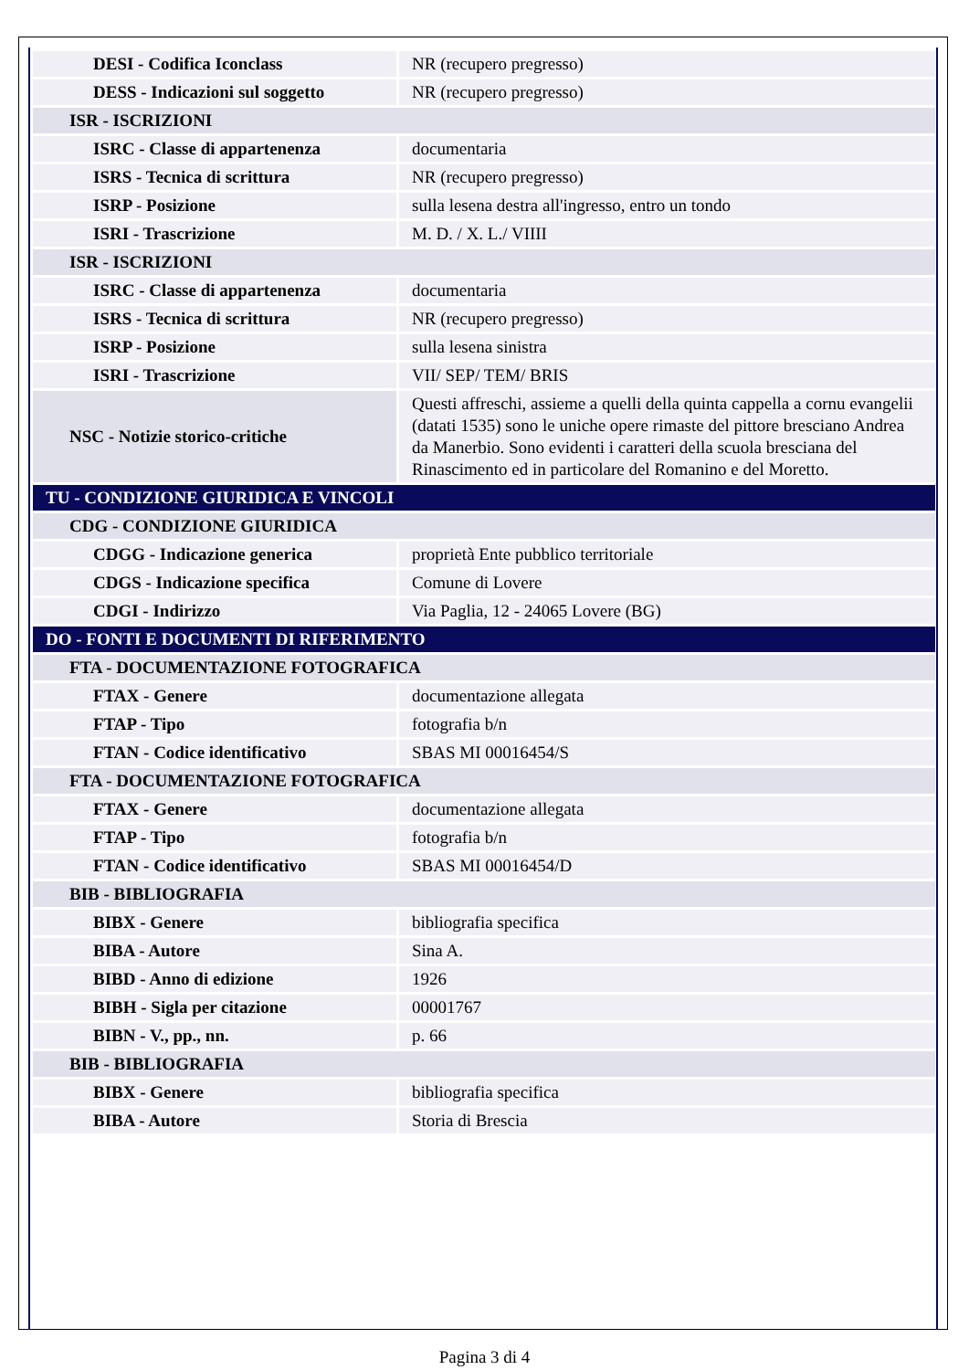| DESI - Codifica Iconclass | NR (recupero pregresso) |
| DESS - Indicazioni sul soggetto | NR (recupero pregresso) |
| ISR - ISCRIZIONI | |
| ISRC - Classe di appartenenza | documentaria |
| ISRS - Tecnica di scrittura | NR (recupero pregresso) |
| ISRP - Posizione | sulla lesena destra all'ingresso, entro un tondo |
| ISRI - Trascrizione | M. D. / X. L./ VIIII |
| ISR - ISCRIZIONI | |
| ISRC - Classe di appartenenza | documentaria |
| ISRS - Tecnica di scrittura | NR (recupero pregresso) |
| ISRP - Posizione | sulla lesena sinistra |
| ISRI - Trascrizione | VII/ SEP/ TEM/ BRIS |
| NSC - Notizie storico-critiche | Questi affreschi, assieme a quelli della quinta cappella a cornu evangelii (datati 1535) sono le uniche opere rimaste del pittore bresciano Andrea da Manerbio. Sono evidenti i caratteri della scuola bresciana del Rinascimento ed in particolare del Romanino e del Moretto. |
| TU - CONDIZIONE GIURIDICA E VINCOLI | |
| CDG - CONDIZIONE GIURIDICA | |
| CDGG - Indicazione generica | proprietà Ente pubblico territoriale |
| CDGS - Indicazione specifica | Comune di Lovere |
| CDGI - Indirizzo | Via Paglia, 12 - 24065 Lovere (BG) |
| DO - FONTI E DOCUMENTI DI RIFERIMENTO | |
| FTA - DOCUMENTAZIONE FOTOGRAFICA | |
| FTAX - Genere | documentazione allegata |
| FTAP - Tipo | fotografia b/n |
| FTAN - Codice identificativo | SBAS MI 00016454/S |
| FTA - DOCUMENTAZIONE FOTOGRAFICA | |
| FTAX - Genere | documentazione allegata |
| FTAP - Tipo | fotografia b/n |
| FTAN - Codice identificativo | SBAS MI 00016454/D |
| BIB - BIBLIOGRAFIA | |
| BIBX - Genere | bibliografia specifica |
| BIBA - Autore | Sina A. |
| BIBD - Anno di edizione | 1926 |
| BIBH - Sigla per citazione | 00001767 |
| BIBN - V., pp., nn. | p. 66 |
| BIB - BIBLIOGRAFIA | |
| BIBX - Genere | bibliografia specifica |
| BIBA - Autore | Storia di Brescia |
Pagina 3 di 4